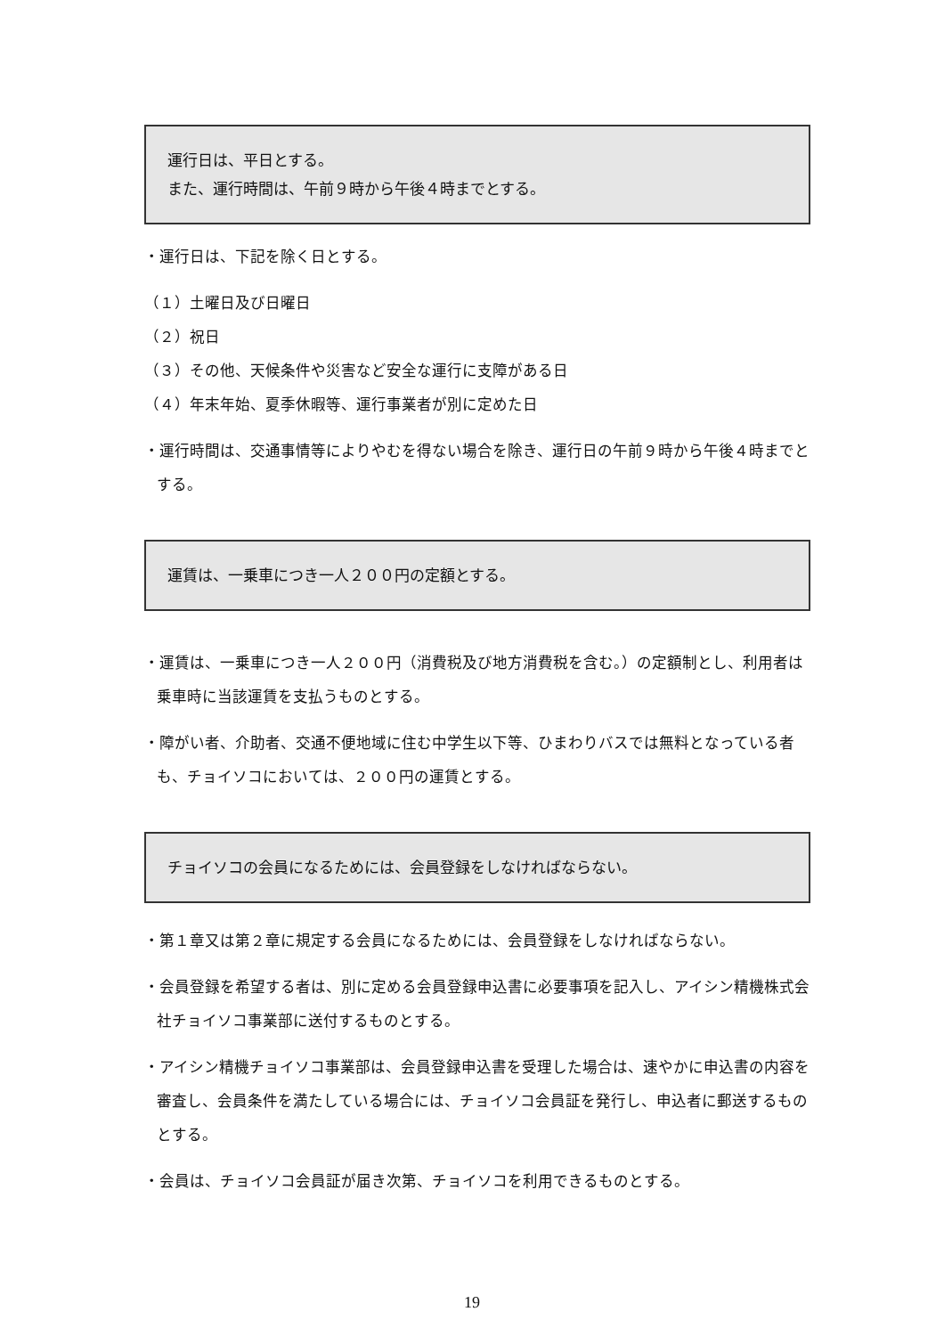運行日は、平日とする。
また、運行時間は、午前９時から午後４時までとする。
・運行日は、下記を除く日とする。
（１）土曜日及び日曜日
（２）祝日
（３）その他、天候条件や災害など安全な運行に支障がある日
（４）年末年始、夏季休暇等、運行事業者が別に定めた日
・運行時間は、交通事情等によりやむを得ない場合を除き、運行日の午前９時から午後４時までとする。
運賃は、一乗車につき一人２００円の定額とする。
・運賃は、一乗車につき一人２００円（消費税及び地方消費税を含む。）の定額制とし、利用者は乗車時に当該運賃を支払うものとする。
・障がい者、介助者、交通不便地域に住む中学生以下等、ひまわりバスでは無料となっている者も、チョイソコにおいては、２００円の運賃とする。
チョイソコの会員になるためには、会員登録をしなければならない。
・第１章又は第２章に規定する会員になるためには、会員登録をしなければならない。
・会員登録を希望する者は、別に定める会員登録申込書に必要事項を記入し、アイシン精機株式会社チョイソコ事業部に送付するものとする。
・アイシン精機チョイソコ事業部は、会員登録申込書を受理した場合は、速やかに申込書の内容を審査し、会員条件を満たしている場合には、チョイソコ会員証を発行し、申込者に郵送するものとする。
・会員は、チョイソコ会員証が届き次第、チョイソコを利用できるものとする。
19